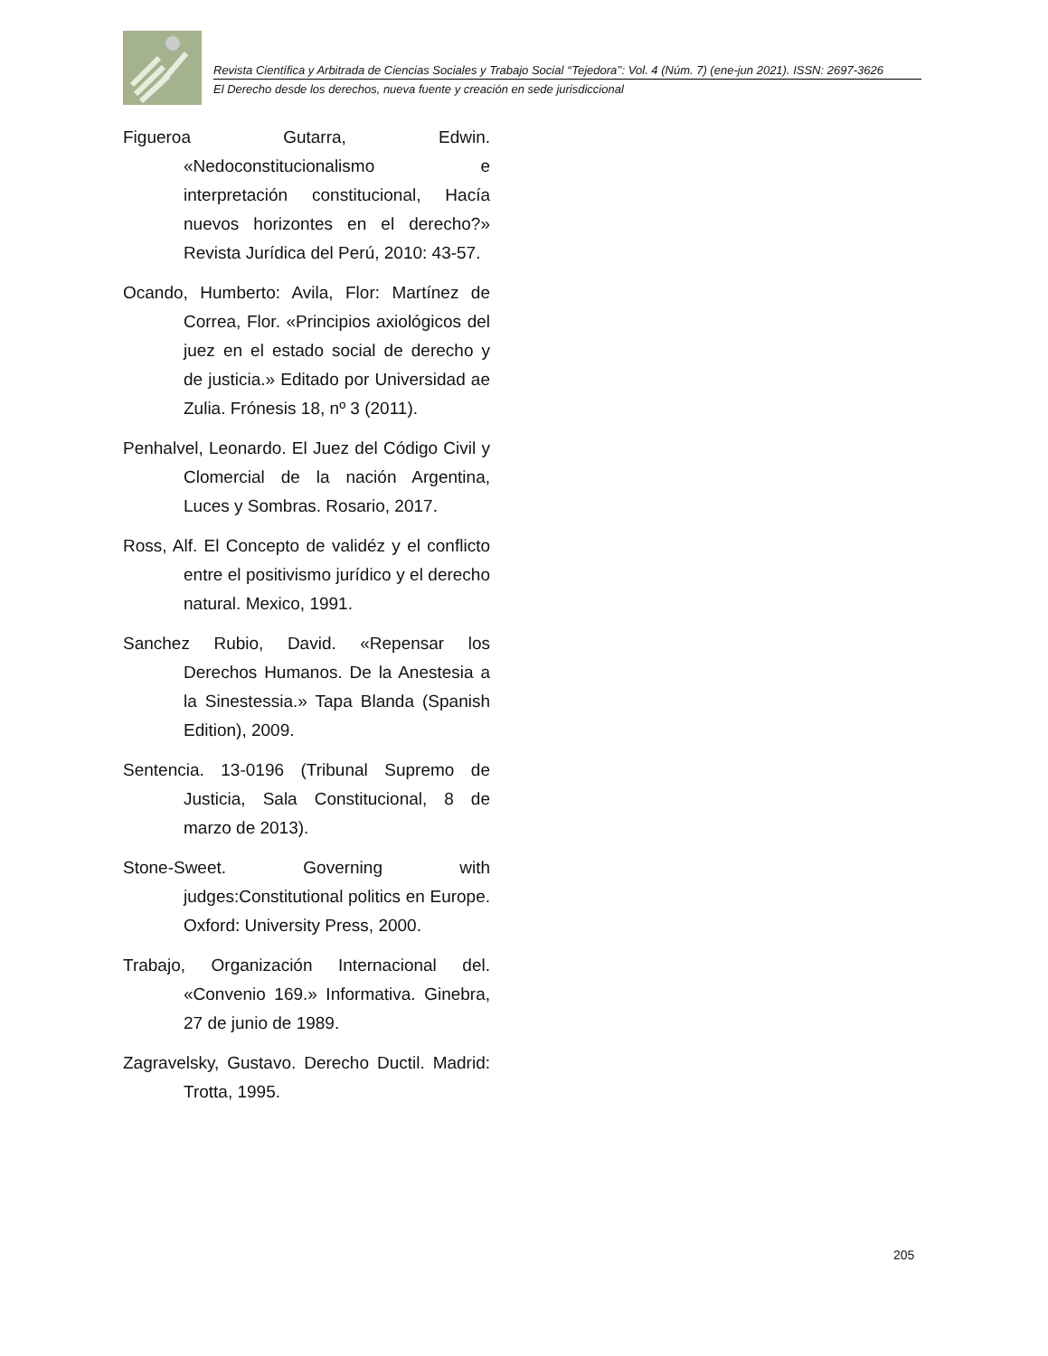Revista Científica y Arbitrada de Ciencias Sociales y Trabajo Social ‘‘Tejedora’’: Vol. 4 (Núm. 7) (ene-jun 2021). ISSN: 2697-3626
El Derecho desde los derechos, nueva fuente y creación en sede jurisdiccional
Figueroa Gutarra, Edwin. «Nedoconstitucionalismo e interpretación constitucional, Hacía nuevos horizontes en el derecho?» Revista Jurídica del Perú, 2010: 43-57.
Ocando, Humberto: Avila, Flor: Martínez de Correa, Flor. «Principios axiológicos del juez en el estado social de derecho y de justicia.» Editado por Universidad ae Zulia. Frónesis 18, nº 3 (2011).
Penhalvel, Leonardo. El Juez del Código Civil y Clomercial de la nación Argentina, Luces y Sombras. Rosario, 2017.
Ross, Alf. El Concepto de validéz y el conflicto entre el positivismo jurídico y el derecho natural. Mexico, 1991.
Sanchez Rubio, David. «Repensar los Derechos Humanos. De la Anestesia a la Sinestessia.» Tapa Blanda (Spanish Edition), 2009.
Sentencia. 13-0196 (Tribunal Supremo de Justicia, Sala Constitucional, 8 de marzo de 2013).
Stone-Sweet. Governing with judges:Constitutional politics en Europe. Oxford: University Press, 2000.
Trabajo, Organización Internacional del. «Convenio 169.» Informativa. Ginebra, 27 de junio de 1989.
Zagravelsky, Gustavo. Derecho Ductil. Madrid: Trotta, 1995.
205